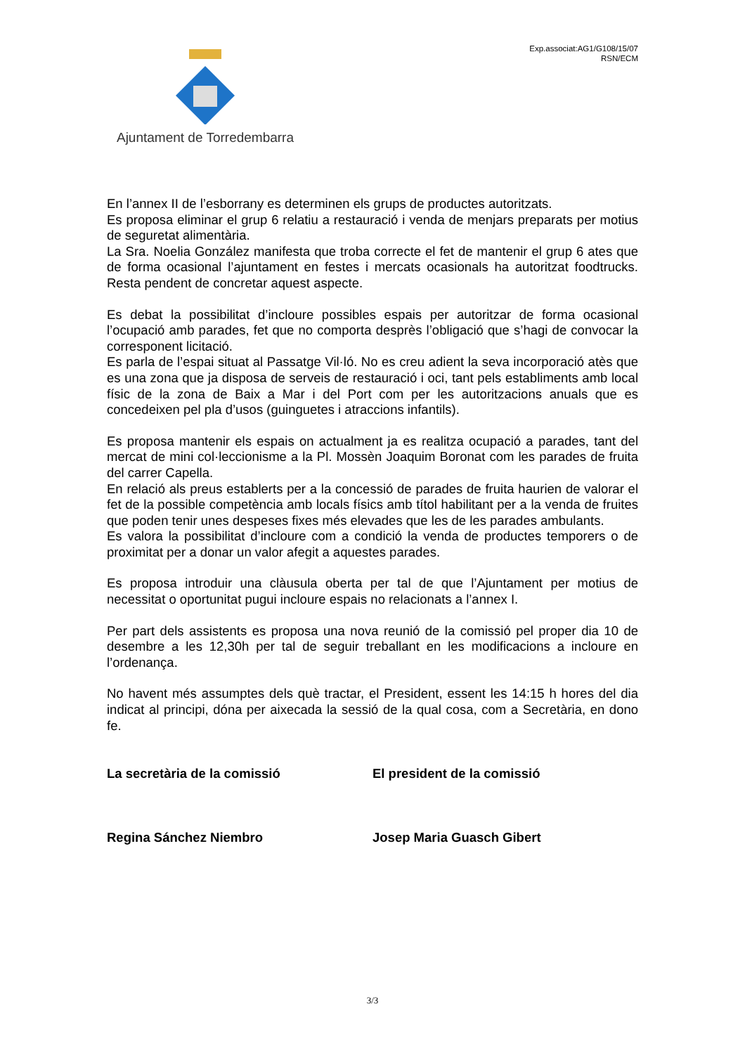Ajuntament de Torredembarra
Exp.associat:AG1/G108/15/07
RSN/ECM
En l’annex II de l’esborrany es determinen els grups de productes autoritzats.
Es proposa eliminar el grup 6 relatiu a restauració i venda de menjars preparats per motius de seguretat alimentària.
La Sra. Noelia González manifesta que troba correcte el fet de mantenir el grup 6 ates que de forma ocasional l’ajuntament en festes i mercats ocasionals ha autoritzat foodtrucks. Resta pendent de concretar aquest aspecte.
Es debat la possibilitat d’incloure possibles espais per autoritzar de forma ocasional l’ocupació amb parades, fet que no comporta desprès l’obligació que s’hagi de convocar la corresponent licitació.
Es parla de l’espai situat al Passatge Vil·ló. No es creu adient la seva incorporació atès que es una zona que ja disposa de serveis de restauració i oci, tant pels establiments amb local físic de la zona de Baix a Mar i del Port com per les autoritzacions anuals que es concedeixen pel pla d’usos (guinguetes i atraccions infantils).
Es proposa mantenir els espais on actualment ja es realitza ocupació a parades, tant del mercat de mini col·leccionisme a la Pl. Mossèn Joaquim Boronat com les parades de fruita del carrer Capella.
En relació als preus establerts per a la concessió de parades de fruita haurien de valorar el fet de la possible competència amb locals físics amb títol habilitant per a la venda de fruites que poden tenir unes despeses fixes més elevades que les de les parades ambulants.
Es valora la possibilitat d’incloure com a condició la venda de productes temporers o de proximitat per a donar un valor afegit a aquestes parades.
Es proposa introduir una clàusula oberta per tal de que l’Ajuntament per motius de necessitat o oportunitat pugui incloure espais no relacionats a l’annex I.
Per part dels assistents es proposa una nova reunió de la comissió pel proper dia 10 de desembre a les 12,30h per tal de seguir treballant en les modificacions a incloure en l’ordenança.
No havent més assumptes dels què tractar, el President, essent les 14:15 h hores del dia indicat al principi, dóna per aixecada la sessió de la qual cosa, com a Secretària, en dono fe.
La secretària de la comissió El president de la comissió
Regina Sánchez Niembro Josep Maria Guasch Gibert
3/3